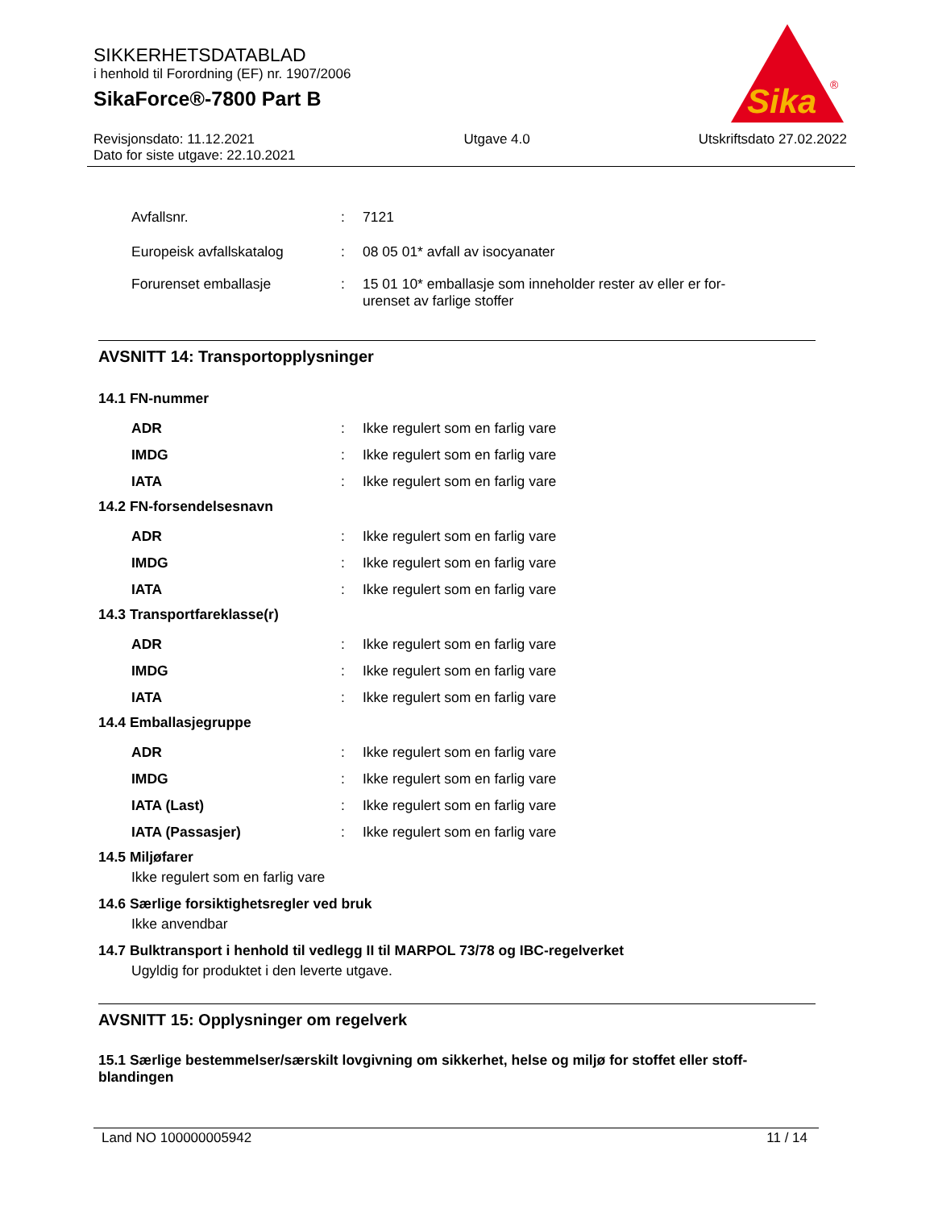SIKKERHETSDATABLAD
i henhold til Forordning (EF) nr. 1907/2006
SikaForce®-7800 Part B
Sika
®
Revisjonsdato: 11.12.2021
Dato for siste utgave: 22.10.2021
Utgave 4.0 Utskriftsdato 27.02.2022
Avfallsnr.: 7121
Europeisk avfallskatalog: 08 05 01* avfall av isocyanater
Forurenset emballasje: 15 01 10* emballasje som inneholder rester av eller er for-
urenset av farlige stoffer
AVSNITT 14: Transportopplysninger
14.1 FN-nummer
ADR: Ikke regulert som en farlig vare
IMDG: Ikke regulert som en farlig vare
IATA: Ikke regulert som en farlig vare
14.2 FN-forsendelsesnavn
ADR: Ikke regulert som en farlig vare
IMDG: Ikke regulert som en farlig vare
IATA: Ikke regulert som en farlig vare
14.3 Transportfareklasse(r)
ADR: Ikke regulert som en farlig vare
IMDG: Ikke regulert som en farlig vare
IATA: Ikke regulert som en farlig vare
14.4 Emballasjegruppe
ADR: Ikke regulert som en farlig vare
IMDG: Ikke regulert som en farlig vare
IATA (Last): Ikke regulert som en farlig vare
IATA (Passasjer): Ikke regulert som en farlig vare
14.5 Miljøfarer
Ikke regulert som en farlig vare
14.6 Særlige forsiktighetsregler ved bruk
Ikke anvendbar
14.7 Bulktransport i henhold til vedlegg II til MARPOL 73/78 og IBC-regelverket
Ugyldig for produktet i den leverte utgave.
AVSNITT 15: Opplysninger om regelverk
15.1 Særlige bestemmelser/særskilt lovgivning om sikkerhet, helse og miljø for stoffet eller stoff-
blandingen
Land NO 100000005942 11 / 14